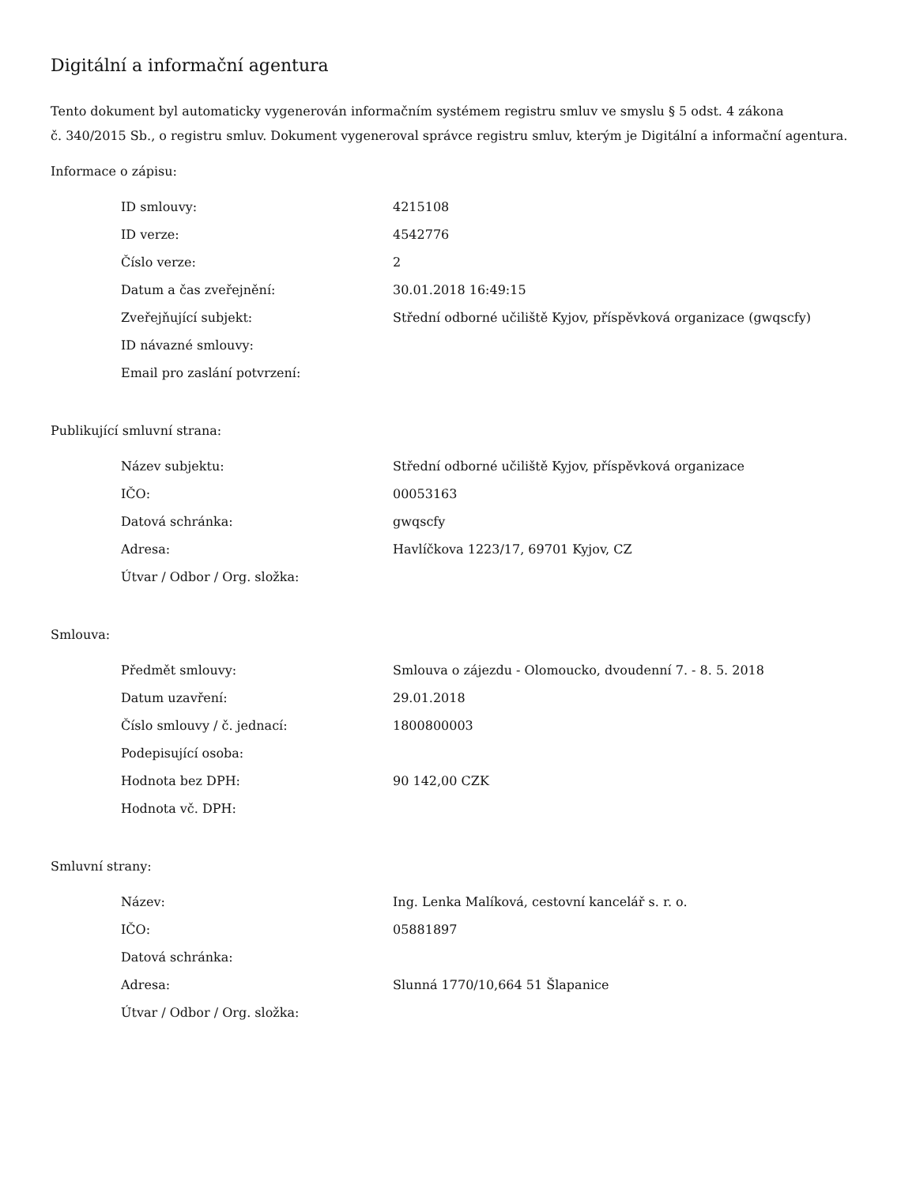Digitální a informační agentura
Tento dokument byl automaticky vygenerován informačním systémem registru smluv ve smyslu § 5 odst. 4 zákona
č. 340/2015 Sb., o registru smluv. Dokument vygeneroval správce registru smluv, kterým je Digitální a informační agentura.
Informace o zápisu:
| ID smlouvy: | 4215108 |
| ID verze: | 4542776 |
| Číslo verze: | 2 |
| Datum a čas zveřejnění: | 30.01.2018 16:49:15 |
| Zveřejňující subjekt: | Střední odborné učiliště Kyjov, příspěvková organizace (gwqscfy) |
| ID návazné smlouvy: | |
| Email pro zaslání potvrzení: | |
Publikující smluvní strana:
| Název subjektu: | Střední odborné učiliště Kyjov, příspěvková organizace |
| IČO: | 00053163 |
| Datová schránka: | gwqscfy |
| Adresa: | Havlíčkova 1223/17, 69701 Kyjov, CZ |
| Útvar / Odbor / Org. složka: | |
Smlouva:
| Předmět smlouvy: | Smlouva o zájezdu - Olomoucko, dvoudenní 7. - 8. 5. 2018 |
| Datum uzavření: | 29.01.2018 |
| Číslo smlouvy / č. jednací: | 1800800003 |
| Podepisující osoba: | |
| Hodnota bez DPH: | 90 142,00 CZK |
| Hodnota vč. DPH: | |
Smluvní strany:
| Název: | Ing. Lenka Malíková, cestovní kancelář s. r. o. |
| IČO: | 05881897 |
| Datová schránka: | |
| Adresa: | Slunná 1770/10,664 51 Šlapanice |
| Útvar / Odbor / Org. složka: | |